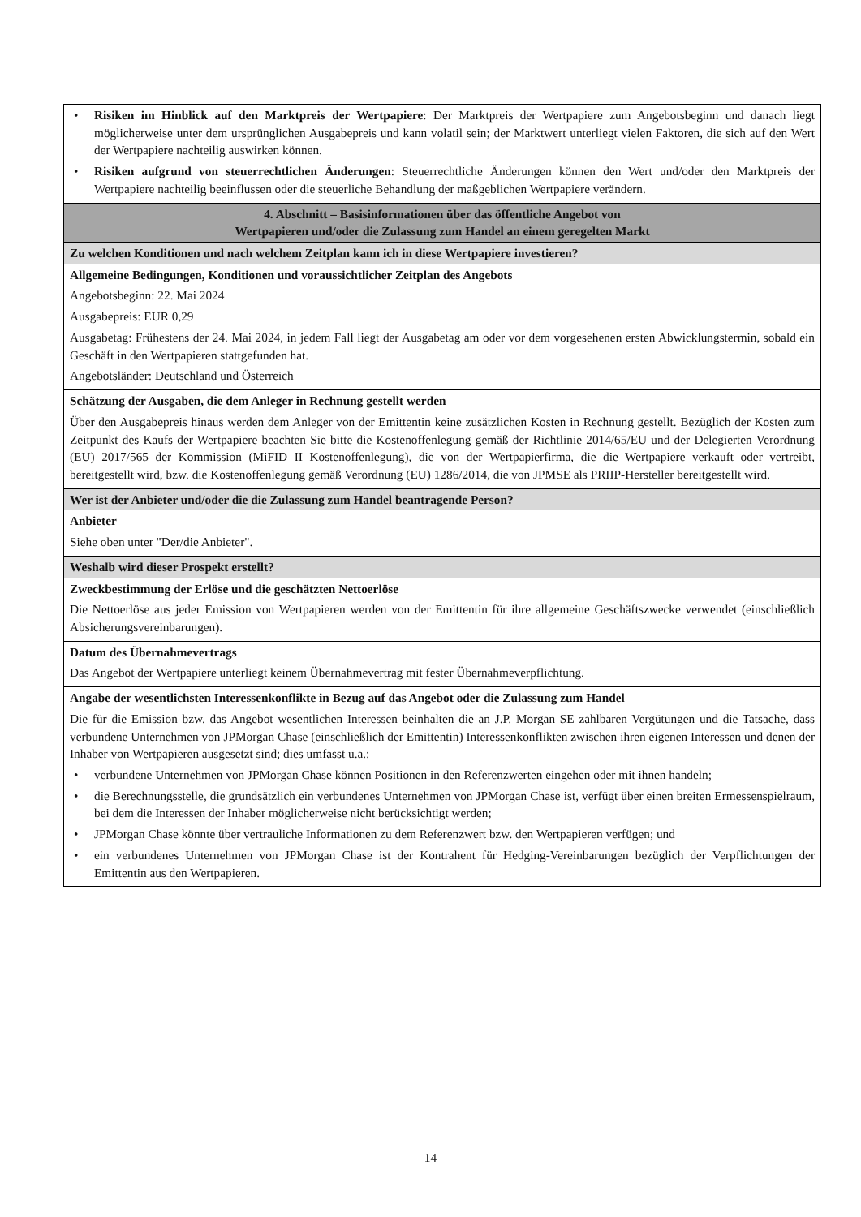| • Risiken im Hinblick auf den Marktpreis der Wertpapiere : Der Marktpreis der Wertpapiere zum Angebotsbeginn und danach liegt möglicherweise unter dem ursprünglichen Ausgabepreis und kann volatil sein; der Marktwert unterliegt vielen Faktoren, die sich auf den Wert der Wertpapiere nachteilig auswirken können. • Risiken aufgrund von steuerrechtlichen Änderungen : Steuerrechtliche Änderungen können den Wert und/oder den Marktpreis der Wertpapiere nachteilig beeinflussen oder die steuerliche Behandlung der maßgeblichen Wertpapiere verändern. |
| 4. Abschnitt – Basisinformationen über das öffentliche Angebot von Wertpapieren und/oder die Zulassung zum Handel an einem geregelten Markt |
| Zu welchen Konditionen und nach welchem Zeitplan kann ich in diese Wertpapiere investieren? |
| Allgemeine Bedingungen, Konditionen und voraussichtlicher Zeitplan des Angebots Angebotsbeginn: 22. Mai 2024 Ausgabepreis: EUR 0,29 Ausgabetag: Frühestens der 24. Mai 2024, in jedem Fall liegt der Ausgabetag am oder vor dem vorgesehenen ersten Abwicklungstermin, sobald ein Geschäft in den Wertpapieren stattgefunden hat. Angebotsländer: Deutschland und Österreich |
| Schätzung der Ausgaben, die dem Anleger in Rechnung gestellt werden Über den Ausgabepreis hinaus werden dem Anleger von der Emittentin keine zusätzlichen Kosten in Rechnung gestellt. Bezüglich der Kosten zum Zeitpunkt des Kaufs der Wertpapiere beachten Sie bitte die Kostenoffenlegung gemäß der Richtlinie 2014/65/EU und der Delegierten Verordnung (EU) 2017/565 der Kommission (MiFID II Kostenoffenlegung), die von der Wertpapierfirma, die die Wertpapiere verkauft oder vertreibt, bereitgestellt wird, bzw. die Kostenoffenlegung gemäß Verordnung (EU) 1286/2014, die von JPMSE als PRIIP-Hersteller bereitgestellt wird. |
| Wer ist der Anbieter und/oder die die Zulassung zum Handel beantragende Person? |
| Anbieter Siehe oben unter "Der/die Anbieter". |
| Weshalb wird dieser Prospekt erstellt? |
| Zweckbestimmung der Erlöse und die geschätzten Nettoerlöse Die Nettoerlöse aus jeder Emission von Wertpapieren werden von der Emittentin für ihre allgemeine Geschäftszwecke verwendet (einschließlich Absicherungsvereinbarungen). |
| Datum des Übernahmevertrags Das Angebot der Wertpapiere unterliegt keinem Übernahmevertrag mit fester Übernahmeverpflichtung. |
| Angabe der wesentlichsten Interessenkonflikte in Bezug auf das Angebot oder die Zulassung zum Handel Die für die Emission bzw. das Angebot wesentlichen Interessen beinhalten die an J.P. Morgan SE zahlbaren Vergütungen und die Tatsache, dass verbundene Unternehmen von JPMorgan Chase (einschließlich der Emittentin) Interessenkonflikten zwischen ihren eigenen Interessen und denen der Inhaber von Wertpapieren ausgesetzt sind; dies umfasst u.a.: • verbundene Unternehmen von JPMorgan Chase können Positionen in den Referenzwerten eingehen oder mit ihnen handeln; • die Berechnungsstelle, die grundsätzlich ein verbundenes Unternehmen von JPMorgan Chase ist, verfügt über einen breiten Ermessenspielraum, bei dem die Interessen der Inhaber möglicherweise nicht berücksichtigt werden; • JPMorgan Chase könnte über vertrauliche Informationen zu dem Referenzwert bzw. den Wertpapieren verfügen; und • ein verbundenes Unternehmen von JPMorgan Chase ist der Kontrahent für Hedging-Vereinbarungen bezüglich der Verpflichtungen der Emittentin aus den Wertpapieren. |
14